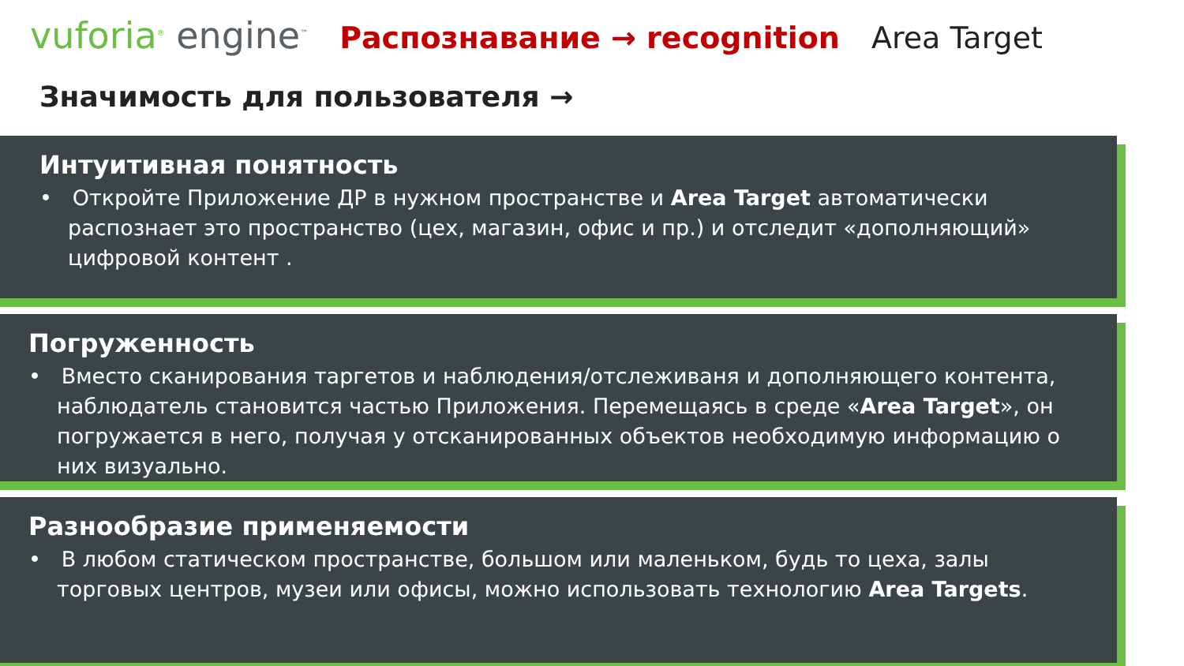vuforia<sup>®</sup> engine<sup>™</sup>
Распознавание → recognition Area Target
Значимость для пользователя →
Интуитивная понятность
• Откройте Приложение ДР в нужном пространстве и Area Target автоматически распознает это пространство (цех, магазин, офис и пр.) и отследит «дополняющий» цифровой контент .
Погруженность
• Вместо сканирования таргетов и наблюдения/отслеживаня и дополняющего контента, наблюдатель становится частью Приложения. Перемещаясь в среде «Area Target», он погружается в него, получая у отсканированных объектов необходимую информацию о них визуально.
Разнообразие применяемости
• В любом статическом пространстве, большом или маленьком, будь то цеха, залы торговых центров, музеи или офисы, можно использовать технологию Area Targets.